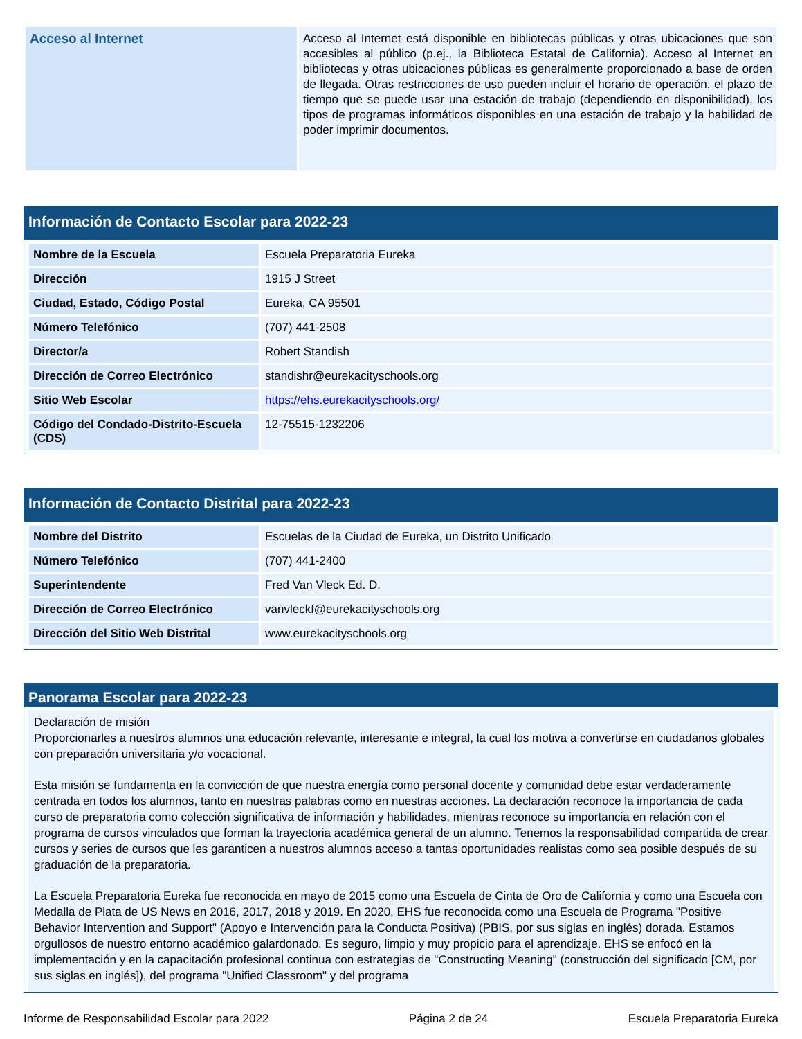| Acceso al Internet | Acceso al Internet está disponible en bibliotecas públicas y otras ubicaciones que son accesibles al público (p.ej., la Biblioteca Estatal de California). Acceso al Internet en bibliotecas y otras ubicaciones públicas es generalmente proporcionado a base de orden de llegada. Otras restricciones de uso pueden incluir el horario de operación, el plazo de tiempo que se puede usar una estación de trabajo (dependiendo en disponibilidad), los tipos de programas informáticos disponibles en una estación de trabajo y la habilidad de poder imprimir documentos. |
Información de Contacto Escolar para 2022-23
| Nombre de la Escuela | Escuela Preparatoria Eureka |
| Dirección | 1915 J Street |
| Ciudad, Estado, Código Postal | Eureka, CA 95501 |
| Número Telefónico | (707) 441-2508 |
| Director/a | Robert Standish |
| Dirección de Correo Electrónico | standishr@eurekacityschools.org |
| Sitio Web Escolar | https://ehs.eurekacityschools.org/ |
| Código del Condado-Distrito-Escuela (CDS) | 12-75515-1232206 |
Información de Contacto Distrital para 2022-23
| Nombre del Distrito | Escuelas de la Ciudad de Eureka, un Distrito Unificado |
| Número Telefónico | (707) 441-2400 |
| Superintendente | Fred Van Vleck Ed. D. |
| Dirección de Correo Electrónico | vanvleckf@eurekacityschools.org |
| Dirección del Sitio Web Distrital | www.eurekacityschools.org |
Panorama Escolar para 2022-23
Declaración de misión
Proporcionarles a nuestros alumnos una educación relevante, interesante e integral, la cual los motiva a convertirse en ciudadanos globales con preparación universitaria y/o vocacional.
Esta misión se fundamenta en la convicción de que nuestra energía como personal docente y comunidad debe estar verdaderamente centrada en todos los alumnos, tanto en nuestras palabras como en nuestras acciones. La declaración reconoce la importancia de cada curso de preparatoria como colección significativa de información y habilidades, mientras reconoce su importancia en relación con el programa de cursos vinculados que forman la trayectoria académica general de un alumno. Tenemos la responsabilidad compartida de crear cursos y series de cursos que les garanticen a nuestros alumnos acceso a tantas oportunidades realistas como sea posible después de su graduación de la preparatoria.
La Escuela Preparatoria Eureka fue reconocida en mayo de 2015 como una Escuela de Cinta de Oro de California y como una Escuela con Medalla de Plata de US News en 2016, 2017, 2018 y 2019. En 2020, EHS fue reconocida como una Escuela de Programa "Positive Behavior Intervention and Support" (Apoyo e Intervención para la Conducta Positiva) (PBIS, por sus siglas en inglés) dorada. Estamos orgullosos de nuestro entorno académico galardonado. Es seguro, limpio y muy propicio para el aprendizaje. EHS se enfocó en la implementación y en la capacitación profesional continua con estrategias de "Constructing Meaning" (construcción del significado [CM, por sus siglas en inglés]), del programa "Unified Classroom" y del programa
Informe de Responsabilidad Escolar para 2022 Página 2 de 24 Escuela Preparatoria Eureka